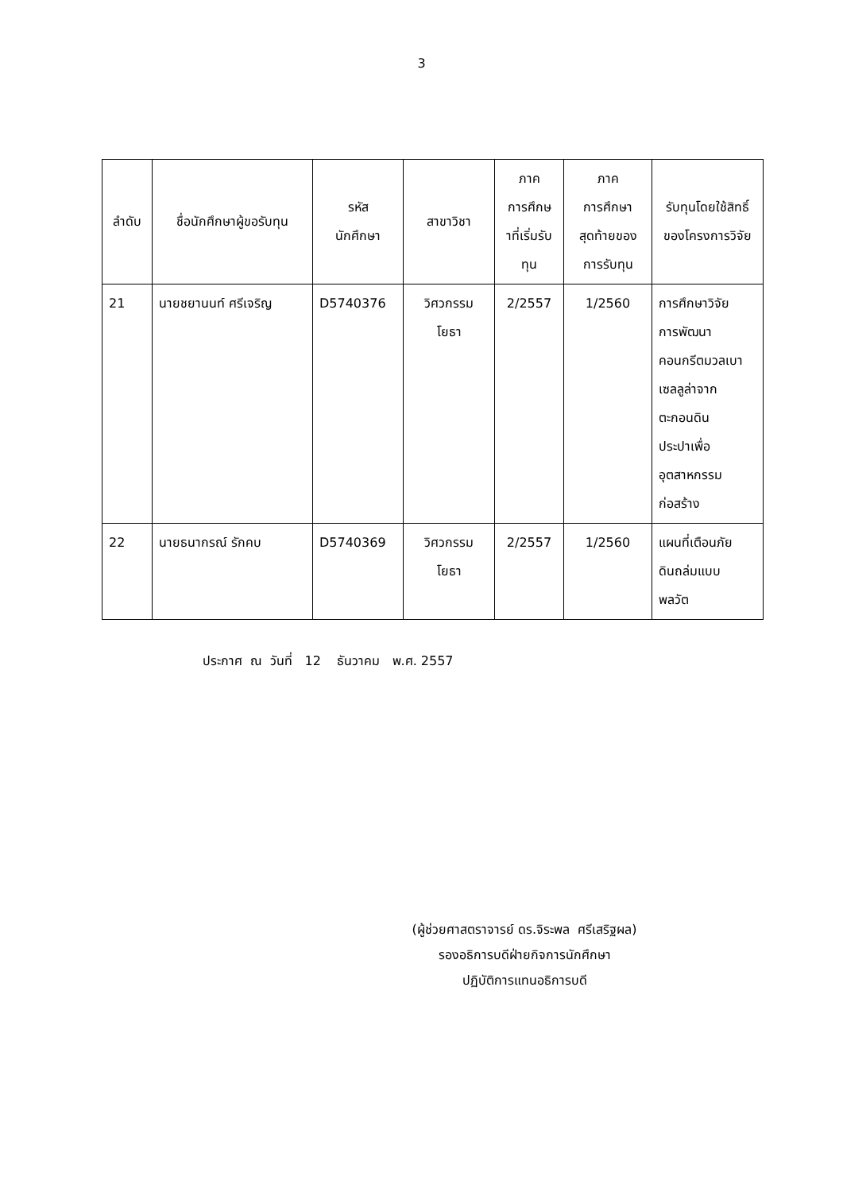3
| ลำดับ | ชื่อนักศึกษาผู้ขอรับทุน | รหัส นักศึกษา | สาขาวิชา | ภาค การศึกษ าที่เริ่มรับ ทุน | ภาค การศึกษา สุดท้ายของ การรับทุน | รับทุนโดยใช้สิทธิ์ ของโครงการวิจัย |
| --- | --- | --- | --- | --- | --- | --- |
| 21 | นายชยานนท์ ศรีเจริญ | D5740376 | วิศวกรรม โยธา | 2/2557 | 1/2560 | การศึกษาวิจัย การพัฒนา คอนกรีตมวลเบา เซลลูล่าจาก ตะกอนดิน ประปาเพื่อ อุตสาหกรรม ก่อสร้าง |
| 22 | นายธนากรณ์ รักคบ | D5740369 | วิศวกรรม โยธา | 2/2557 | 1/2560 | แผนที่เตือนภัย ดินถล่มแบบ พลวัต |
ประกาศ ณ วันที่ 12 ธันวาคม พ.ศ. 2557
(ผู้ช่วยศาสตราจารย์ ดร.จิระพล ศรีเสริฐผล)
รองอธิการบดีฝ่ายกิจการนักศึกษา
ปฏิบัติการแทนอธิการบดี